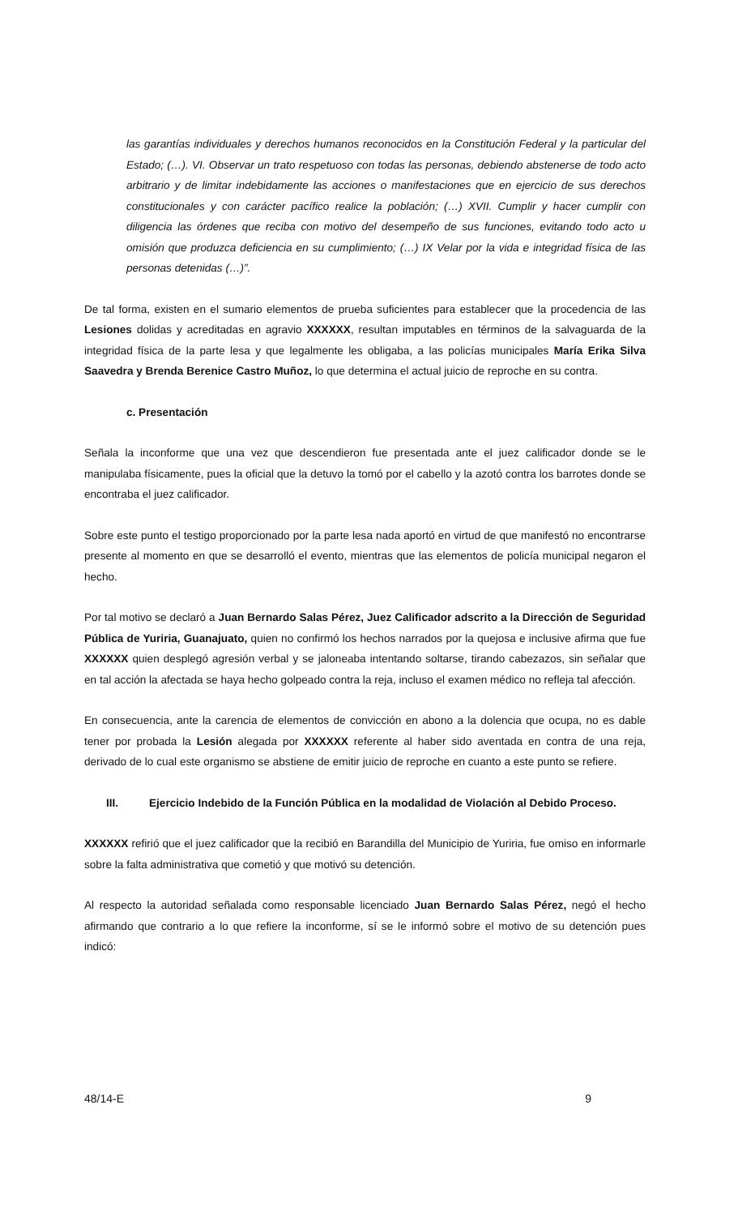las garantías individuales y derechos humanos reconocidos en la Constitución Federal y la particular del Estado; (…). VI. Observar un trato respetuoso con todas las personas, debiendo abstenerse de todo acto arbitrario y de limitar indebidamente las acciones o manifestaciones que en ejercicio de sus derechos constitucionales y con carácter pacífico realice la población; (…) XVII. Cumplir y hacer cumplir con diligencia las órdenes que reciba con motivo del desempeño de sus funciones, evitando todo acto u omisión que produzca deficiencia en su cumplimiento; (…) IX Velar por la vida e integridad física de las personas detenidas (…)”.
De tal forma, existen en el sumario elementos de prueba suficientes para establecer que la procedencia de las Lesiones dolidas y acreditadas en agravio XXXXXX, resultan imputables en términos de la salvaguarda de la integridad física de la parte lesa y que legalmente les obligaba, a las policías municipales María Erika Silva Saavedra y Brenda Berenice Castro Muñoz, lo que determina el actual juicio de reproche en su contra.
c. Presentación
Señala la inconforme que una vez que descendieron fue presentada ante el juez calificador donde se le manipulaba físicamente, pues la oficial que la detuvo la tomó por el cabello y la azotó contra los barrotes donde se encontraba el juez calificador.
Sobre este punto el testigo proporcionado por la parte lesa nada aportó en virtud de que manifestó no encontrarse presente al momento en que se desarrolló el evento, mientras que las elementos de policía municipal negaron el hecho.
Por tal motivo se declaró a Juan Bernardo Salas Pérez, Juez Calificador adscrito a la Dirección de Seguridad Pública de Yuriria, Guanajuato, quien no confirmó los hechos narrados por la quejosa e inclusive afirma que fue XXXXXX quien desplegó agresión verbal y se jaloneaba intentando soltarse, tirando cabezazos, sin señalar que en tal acción la afectada se haya hecho golpeado contra la reja, incluso el examen médico no refleja tal afección.
En consecuencia, ante la carencia de elementos de convicción en abono a la dolencia que ocupa, no es dable tener por probada la Lesión alegada por XXXXXX referente al haber sido aventada en contra de una reja, derivado de lo cual este organismo se abstiene de emitir juicio de reproche en cuanto a este punto se refiere.
III. Ejercicio Indebido de la Función Pública en la modalidad de Violación al Debido Proceso.
XXXXXX refirió que el juez calificador que la recibió en Barandilla del Municipio de Yuriria, fue omiso en informarle sobre la falta administrativa que cometió y que motivó su detención.
Al respecto la autoridad señalada como responsable licenciado Juan Bernardo Salas Pérez, negó el hecho afirmando que contrario a lo que refiere la inconforme, sí se le informó sobre el motivo de su detención pues indicó:
48/14-E 9